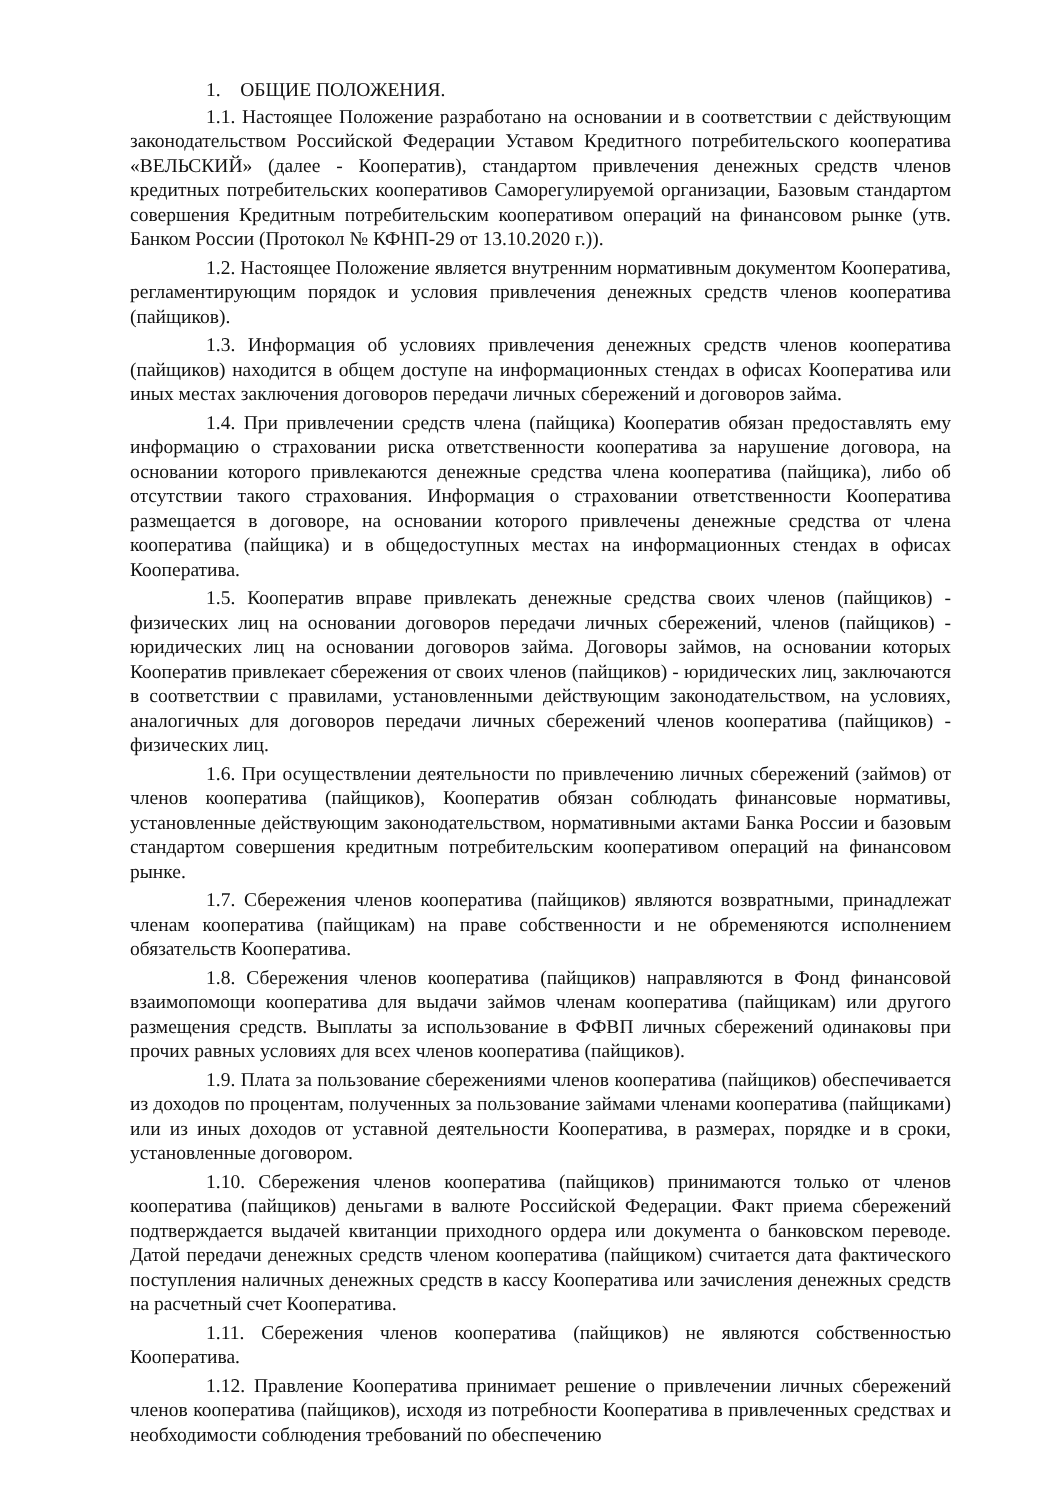1. ОБЩИЕ ПОЛОЖЕНИЯ.
1.1. Настоящее Положение разработано на основании и в соответствии с действующим законодательством Российской Федерации Уставом Кредитного потребительского кооператива «ВЕЛЬСКИЙ» (далее - Кооператив), стандартом привлечения денежных средств членов кредитных потребительских кооперативов Саморегулируемой организации, Базовым стандартом совершения Кредитным потребительским кооперативом операций на финансовом рынке (утв. Банком России (Протокол № КФНП-29 от 13.10.2020 г.)).
1.2. Настоящее Положение является внутренним нормативным документом Кооператива, регламентирующим порядок и условия привлечения денежных средств членов кооператива (пайщиков).
1.3. Информация об условиях привлечения денежных средств членов кооператива (пайщиков) находится в общем доступе на информационных стендах в офисах Кооператива или иных местах заключения договоров передачи личных сбережений и договоров займа.
1.4. При привлечении средств члена (пайщика) Кооператив обязан предоставлять ему информацию о страховании риска ответственности кооператива за нарушение договора, на основании которого привлекаются денежные средства члена кооператива (пайщика), либо об отсутствии такого страхования. Информация о страховании ответственности Кооператива размещается в договоре, на основании которого привлечены денежные средства от члена кооператива (пайщика) и в общедоступных местах на информационных стендах в офисах Кооператива.
1.5. Кооператив вправе привлекать денежные средства своих членов (пайщиков) - физических лиц на основании договоров передачи личных сбережений, членов (пайщиков) - юридических лиц на основании договоров займа. Договоры займов, на основании которых Кооператив привлекает сбережения от своих членов (пайщиков) - юридических лиц, заключаются в соответствии с правилами, установленными действующим законодательством, на условиях, аналогичных для договоров передачи личных сбережений членов кооператива (пайщиков) - физических лиц.
1.6. При осуществлении деятельности по привлечению личных сбережений (займов) от членов кооператива (пайщиков), Кооператив обязан соблюдать финансовые нормативы, установленные действующим законодательством, нормативными актами Банка России и базовым стандартом совершения кредитным потребительским кооперативом операций на финансовом рынке.
1.7. Сбережения членов кооператива (пайщиков) являются возвратными, принадлежат членам кооператива (пайщикам) на праве собственности и не обременяются исполнением обязательств Кооператива.
1.8. Сбережения членов кооператива (пайщиков) направляются в Фонд финансовой взаимопомощи кооператива для выдачи займов членам кооператива (пайщикам) или другого размещения средств. Выплаты за использование в ФФВП личных сбережений одинаковы при прочих равных условиях для всех членов кооператива (пайщиков).
1.9. Плата за пользование сбережениями членов кооператива (пайщиков) обеспечивается из доходов по процентам, полученных за пользование займами членами кооператива (пайщиками) или из иных доходов от уставной деятельности Кооператива, в размерах, порядке и в сроки, установленные договором.
1.10. Сбережения членов кооператива (пайщиков) принимаются только от членов кооператива (пайщиков) деньгами в валюте Российской Федерации. Факт приема сбережений подтверждается выдачей квитанции приходного ордера или документа о банковском переводе. Датой передачи денежных средств членом кооператива (пайщиком) считается дата фактического поступления наличных денежных средств в кассу Кооператива или зачисления денежных средств на расчетный счет Кооператива.
1.11. Сбережения членов кооператива (пайщиков) не являются собственностью Кооператива.
1.12. Правление Кооператива принимает решение о привлечении личных сбережений членов кооператива (пайщиков), исходя из потребности Кооператива в привлеченных средствах и необходимости соблюдения требований по обеспечению